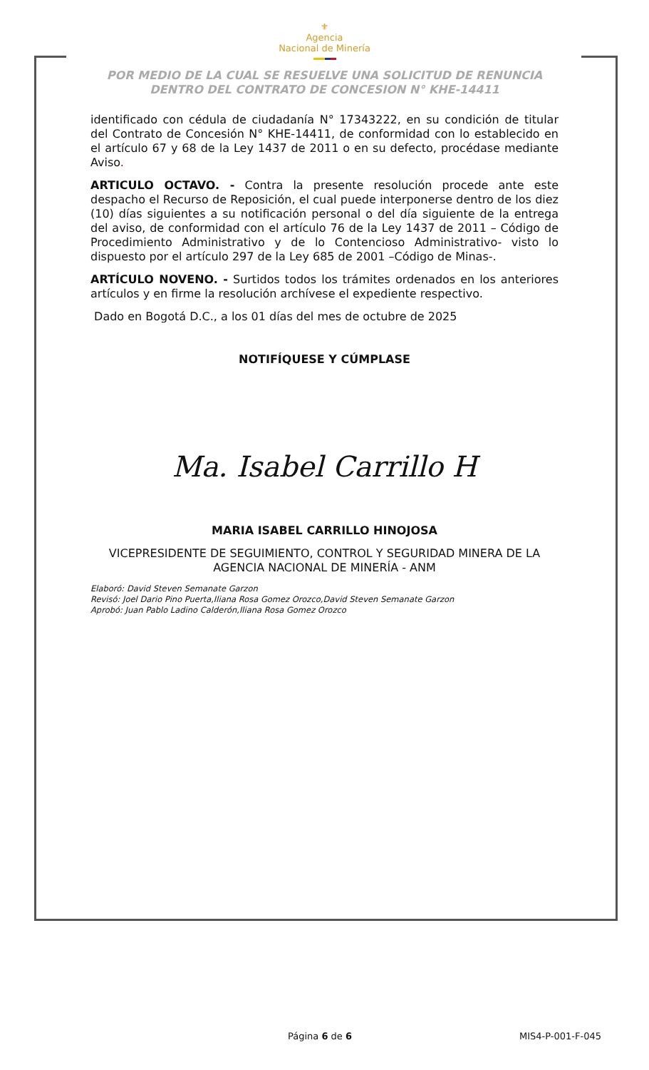⚜
Agencia
Nacional de Minería
POR MEDIO DE LA CUAL SE RESUELVE UNA SOLICITUD DE RENUNCIA
DENTRO DEL CONTRATO DE CONCESION N° KHE-14411
identificado con cédula de ciudadanía N° 17343222, en su condición de titular del Contrato de Concesión N° KHE-14411, de conformidad con lo establecido en el artículo 67 y 68 de la Ley 1437 de 2011 o en su defecto, procédase mediante Aviso.
ARTICULO OCTAVO. - Contra la presente resolución procede ante este despacho el Recurso de Reposición, el cual puede interponerse dentro de los diez (10) días siguientes a su notificación personal o del día siguiente de la entrega del aviso, de conformidad con el artículo 76 de la Ley 1437 de 2011 – Código de Procedimiento Administrativo y de lo Contencioso Administrativo- visto lo dispuesto por el artículo 297 de la Ley 685 de 2001 –Código de Minas-.
ARTÍCULO NOVENO. - Surtidos todos los trámites ordenados en los anteriores artículos y en firme la resolución archívese el expediente respectivo.
Dado en Bogotá D.C., a los 01 días del mes de octubre de 2025
NOTIFÍQUESE Y CÚMPLASE
Ma. Isabel Carrillo H
MARIA ISABEL CARRILLO HINOJOSA
VICEPRESIDENTE DE SEGUIMIENTO, CONTROL Y SEGURIDAD MINERA DE LA AGENCIA NACIONAL DE MINERÍA - ANM
Elaboró: David Steven Semanate Garzon
Revisó: Joel Dario Pino Puerta,Iliana Rosa Gomez Orozco,David Steven Semanate Garzon
Aprobó: Juan Pablo Ladino Calderón,Iliana Rosa Gomez Orozco
Página 6 de 6 MIS4-P-001-F-045